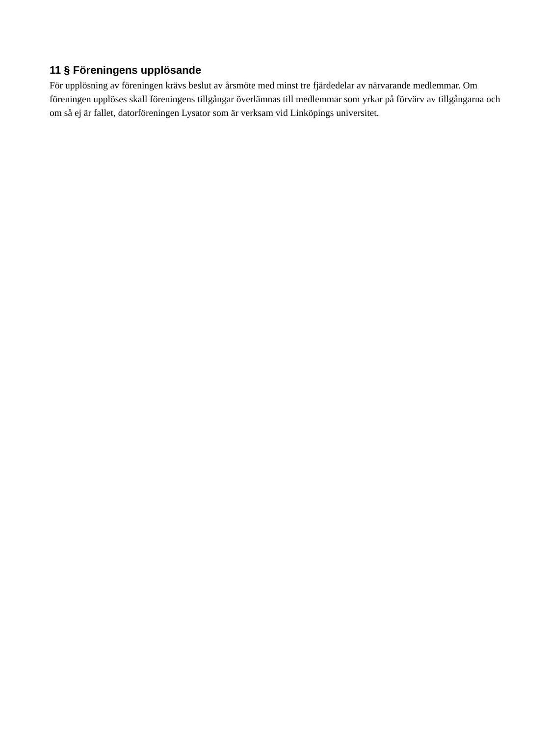11 § Föreningens upplösande
För upplösning av föreningen krävs beslut av årsmöte med minst tre fjärdedelar av närvarande medlemmar. Om föreningen upplöses skall föreningens tillgångar överlämnas till medlemmar som yrkar på förvärv av tillgångarna och om så ej är fallet, datorföreningen Lysator som är verksam vid Linköpings universitet.